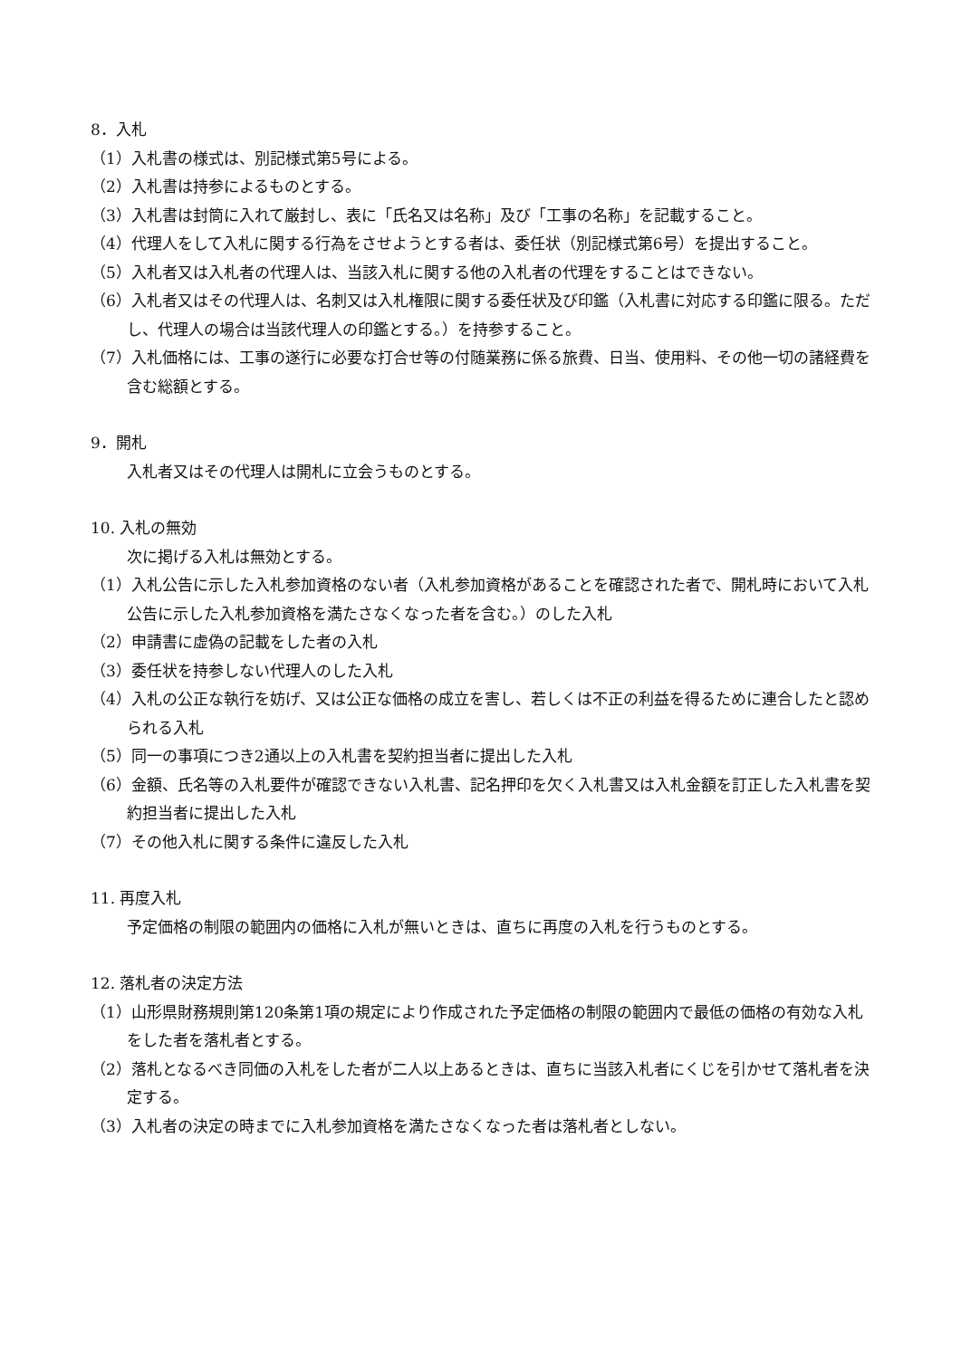8．入札
（1）入札書の様式は、別記様式第5号による。
（2）入札書は持参によるものとする。
（3）入札書は封筒に入れて厳封し、表に「氏名又は名称」及び「工事の名称」を記載すること。
（4）代理人をして入札に関する行為をさせようとする者は、委任状（別記様式第6号）を提出すること。
（5）入札者又は入札者の代理人は、当該入札に関する他の入札者の代理をすることはできない。
（6）入札者又はその代理人は、名刺又は入札権限に関する委任状及び印鑑（入札書に対応する印鑑に限る。ただし、代理人の場合は当該代理人の印鑑とする。）を持参すること。
（7）入札価格には、工事の遂行に必要な打合せ等の付随業務に係る旅費、日当、使用料、その他一切の諸経費を含む総額とする。
9．開札
入札者又はその代理人は開札に立会うものとする。
10. 入札の無効
次に掲げる入札は無効とする。
（1）入札公告に示した入札参加資格のない者（入札参加資格があることを確認された者で、開札時において入札公告に示した入札参加資格を満たさなくなった者を含む。）のした入札
（2）申請書に虚偽の記載をした者の入札
（3）委任状を持参しない代理人のした入札
（4）入札の公正な執行を妨げ、又は公正な価格の成立を害し、若しくは不正の利益を得るために連合したと認められる入札
（5）同一の事項につき2通以上の入札書を契約担当者に提出した入札
（6）金額、氏名等の入札要件が確認できない入札書、記名押印を欠く入札書又は入札金額を訂正した入札書を契約担当者に提出した入札
（7）その他入札に関する条件に違反した入札
11. 再度入札
予定価格の制限の範囲内の価格に入札が無いときは、直ちに再度の入札を行うものとする。
12. 落札者の決定方法
（1）山形県財務規則第120条第1項の規定により作成された予定価格の制限の範囲内で最低の価格の有効な入札をした者を落札者とする。
（2）落札となるべき同価の入札をした者が二人以上あるときは、直ちに当該入札者にくじを引かせて落札者を決定する。
（3）入札者の決定の時までに入札参加資格を満たさなくなった者は落札者としない。